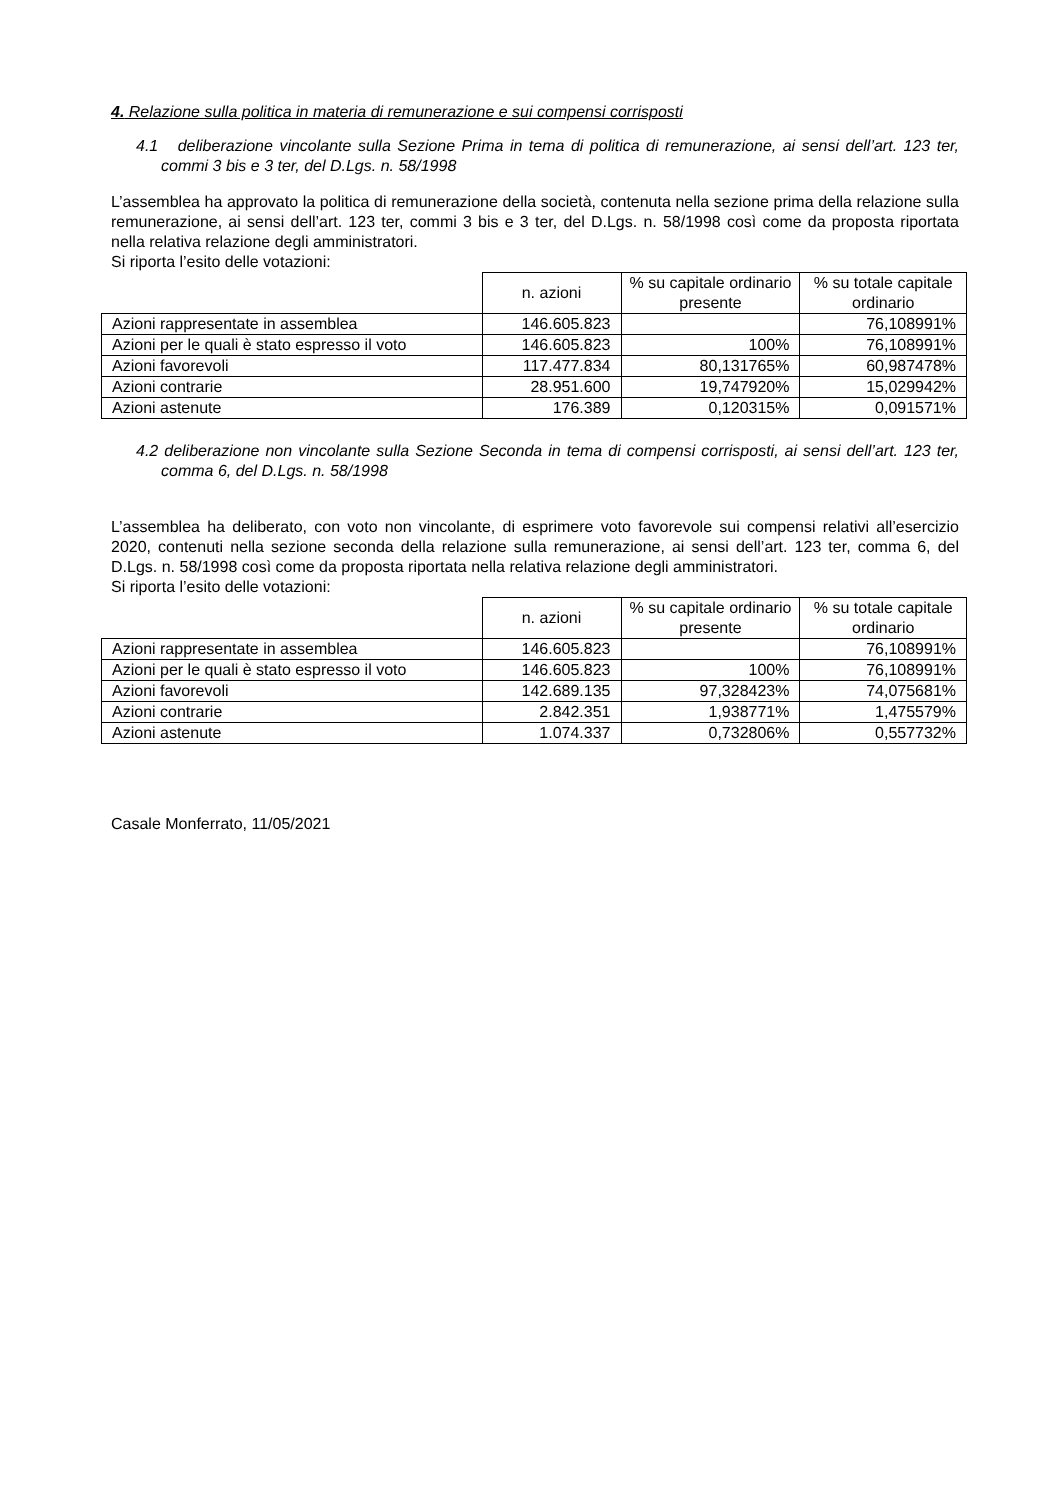4. Relazione sulla politica in materia di remunerazione e sui compensi corrisposti
4.1 deliberazione vincolante sulla Sezione Prima in tema di politica di remunerazione, ai sensi dell’art. 123 ter, commi 3 bis e 3 ter, del D.Lgs. n. 58/1998
L’assemblea ha approvato la politica di remunerazione della società, contenuta nella sezione prima della relazione sulla remunerazione, ai sensi dell’art. 123 ter, commi 3 bis e 3 ter, del D.Lgs. n. 58/1998 così come da proposta riportata nella relativa relazione degli amministratori.
Si riporta l’esito delle votazioni:
| | n. azioni | % su capitale ordinario presente | % su totale capitale ordinario |
| Azioni rappresentate in assemblea | 146.605.823 | | 76,108991% |
| Azioni per le quali è stato espresso il voto | 146.605.823 | 100% | 76,108991% |
| Azioni favorevoli | 117.477.834 | 80,131765% | 60,987478% |
| Azioni contrarie | 28.951.600 | 19,747920% | 15,029942% |
| Azioni astenute | 176.389 | 0,120315% | 0,091571% |
4.2 deliberazione non vincolante sulla Sezione Seconda in tema di compensi corrisposti, ai sensi dell’art. 123 ter, comma 6, del D.Lgs. n. 58/1998
L’assemblea ha deliberato, con voto non vincolante, di esprimere voto favorevole sui compensi relativi all’esercizio 2020, contenuti nella sezione seconda della relazione sulla remunerazione, ai sensi dell’art. 123 ter, comma 6, del D.Lgs. n. 58/1998 così come da proposta riportata nella relativa relazione degli amministratori.
Si riporta l’esito delle votazioni:
| | n. azioni | % su capitale ordinario presente | % su totale capitale ordinario |
| Azioni rappresentate in assemblea | 146.605.823 | | 76,108991% |
| Azioni per le quali è stato espresso il voto | 146.605.823 | 100% | 76,108991% |
| Azioni favorevoli | 142.689.135 | 97,328423% | 74,075681% |
| Azioni contrarie | 2.842.351 | 1,938771% | 1,475579% |
| Azioni astenute | 1.074.337 | 0,732806% | 0,557732% |
Casale Monferrato, 11/05/2021